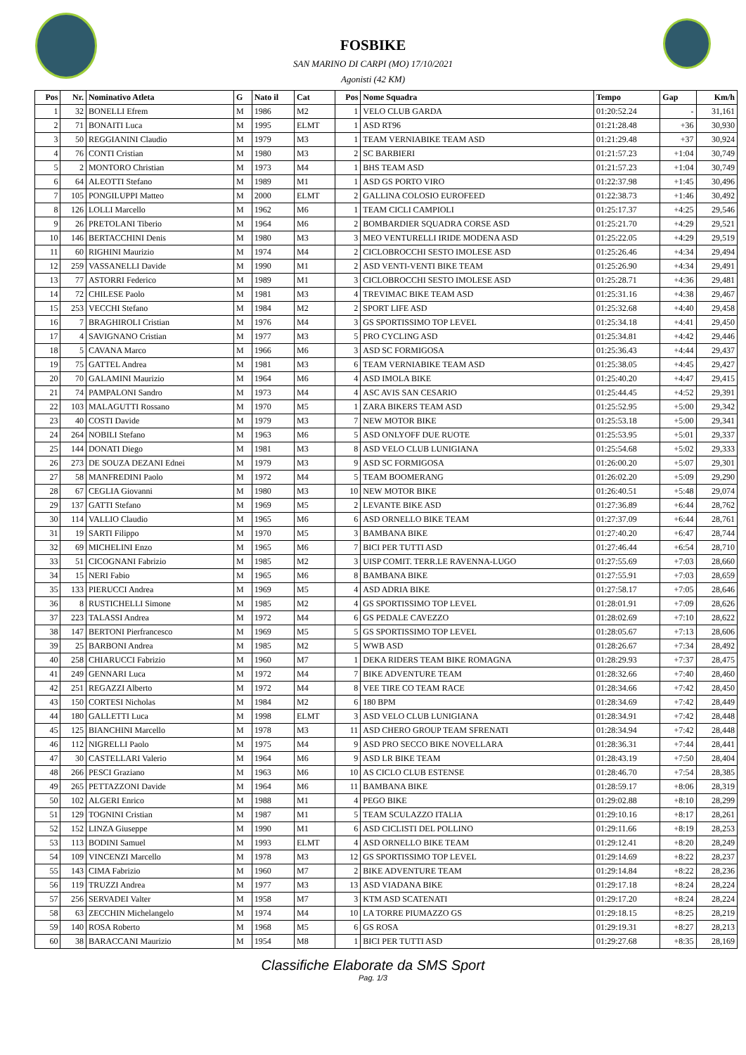FOSBIKE
SAN MARINO DI CARPI (MO) 17/10/2021
Agonisti (42 KM)
| Pos | Nr. | Nominativo Atleta | G | Nato il | Cat | Pos | Nome Squadra | Tempo | Gap | Km/h |
| --- | --- | --- | --- | --- | --- | --- | --- | --- | --- | --- |
| 1 | 32 | BONELLI Efrem | M | 1986 | M2 | 1 | VELO CLUB GARDA | 01:20:52.24 | - | 31,161 |
| 2 | 71 | BONAITI Luca | M | 1995 | ELMT | 1 | ASD RT96 | 01:21:28.48 | +36 | 30,930 |
| 3 | 50 | REGGIANINI Claudio | M | 1979 | M3 | 1 | TEAM VERNIABIKE TEAM ASD | 01:21:29.48 | +37 | 30,924 |
| 4 | 76 | CONTI Cristian | M | 1980 | M3 | 2 | SC BARBIERI | 01:21:57.23 | +1:04 | 30,749 |
| 5 | 2 | MONTORO Christian | M | 1973 | M4 | 1 | BHS TEAM ASD | 01:21:57.23 | +1:04 | 30,749 |
| 6 | 64 | ALEOTTI Stefano | M | 1989 | M1 | 1 | ASD GS PORTO VIRO | 01:22:37.98 | +1:45 | 30,496 |
| 7 | 105 | PONGILUPPI Matteo | M | 2000 | ELMT | 2 | GALLINA COLOSIO EUROFEED | 01:22:38.73 | +1:46 | 30,492 |
| 8 | 126 | LOLLI Marcello | M | 1962 | M6 | 1 | TEAM CICLI CAMPIOLI | 01:25:17.37 | +4:25 | 29,546 |
| 9 | 26 | PRETOLANI Tiberio | M | 1964 | M6 | 2 | BOMBARDIER SQUADRA CORSE ASD | 01:25:21.70 | +4:29 | 29,521 |
| 10 | 146 | BERTACCHINI Denis | M | 1980 | M3 | 3 | MEO VENTURELLI IRIDE MODENA ASD | 01:25:22.05 | +4:29 | 29,519 |
| 11 | 60 | RIGHINI Maurizio | M | 1974 | M4 | 2 | CICLOBROCCHI SESTO IMOLESE ASD | 01:25:26.46 | +4:34 | 29,494 |
| 12 | 259 | VASSANELLI Davide | M | 1990 | M1 | 2 | ASD VENTI-VENTI BIKE TEAM | 01:25:26.90 | +4:34 | 29,491 |
| 13 | 77 | ASTORRI Federico | M | 1989 | M1 | 3 | CICLOBROCCHI SESTO IMOLESE ASD | 01:25:28.71 | +4:36 | 29,481 |
| 14 | 72 | CHILESE Paolo | M | 1981 | M3 | 4 | TREVIMAC BIKE TEAM ASD | 01:25:31.16 | +4:38 | 29,467 |
| 15 | 253 | VECCHI Stefano | M | 1984 | M2 | 2 | SPORT LIFE ASD | 01:25:32.68 | +4:40 | 29,458 |
| 16 | 7 | BRAGHIROLI Cristian | M | 1976 | M4 | 3 | GS SPORTISSIMO TOP LEVEL | 01:25:34.18 | +4:41 | 29,450 |
| 17 | 4 | SAVIGNANO Cristian | M | 1977 | M3 | 5 | PRO CYCLING ASD | 01:25:34.81 | +4:42 | 29,446 |
| 18 | 5 | CAVANA Marco | M | 1966 | M6 | 3 | ASD SC FORMIGOSA | 01:25:36.43 | +4:44 | 29,437 |
| 19 | 75 | GATTEL Andrea | M | 1981 | M3 | 6 | TEAM VERNIABIKE TEAM ASD | 01:25:38.05 | +4:45 | 29,427 |
| 20 | 70 | GALAMINI Maurizio | M | 1964 | M6 | 4 | ASD IMOLA BIKE | 01:25:40.20 | +4:47 | 29,415 |
| 21 | 74 | PAMPALONI Sandro | M | 1973 | M4 | 4 | ASC AVIS SAN CESARIO | 01:25:44.45 | +4:52 | 29,391 |
| 22 | 103 | MALAGUTTI Rossano | M | 1970 | M5 | 1 | ZARA BIKERS TEAM ASD | 01:25:52.95 | +5:00 | 29,342 |
| 23 | 40 | COSTI Davide | M | 1979 | M3 | 7 | NEW MOTOR BIKE | 01:25:53.18 | +5:00 | 29,341 |
| 24 | 264 | NOBILI Stefano | M | 1963 | M6 | 5 | ASD ONLYOFF DUE RUOTE | 01:25:53.95 | +5:01 | 29,337 |
| 25 | 144 | DONATI Diego | M | 1981 | M3 | 8 | ASD VELO CLUB LUNIGIANA | 01:25:54.68 | +5:02 | 29,333 |
| 26 | 273 | DE SOUZA DEZANI Ednei | M | 1979 | M3 | 9 | ASD SC FORMIGOSA | 01:26:00.20 | +5:07 | 29,301 |
| 27 | 58 | MANFREDINI Paolo | M | 1972 | M4 | 5 | TEAM BOOMERANG | 01:26:02.20 | +5:09 | 29,290 |
| 28 | 67 | CEGLIA Giovanni | M | 1980 | M3 | 10 | NEW MOTOR BIKE | 01:26:40.51 | +5:48 | 29,074 |
| 29 | 137 | GATTI Stefano | M | 1969 | M5 | 2 | LEVANTE BIKE ASD | 01:27:36.89 | +6:44 | 28,762 |
| 30 | 114 | VALLIO Claudio | M | 1965 | M6 | 6 | ASD ORNELLO BIKE TEAM | 01:27:37.09 | +6:44 | 28,761 |
| 31 | 19 | SARTI Filippo | M | 1970 | M5 | 3 | BAMBANA BIKE | 01:27:40.20 | +6:47 | 28,744 |
| 32 | 69 | MICHELINI Enzo | M | 1965 | M6 | 7 | BICI PER TUTTI ASD | 01:27:46.44 | +6:54 | 28,710 |
| 33 | 51 | CICOGNANI Fabrizio | M | 1985 | M2 | 3 | UISP COMIT. TERR.LE RAVENNA-LUGO | 01:27:55.69 | +7:03 | 28,660 |
| 34 | 15 | NERI Fabio | M | 1965 | M6 | 8 | BAMBANA BIKE | 01:27:55.91 | +7:03 | 28,659 |
| 35 | 133 | PIERUCCI Andrea | M | 1969 | M5 | 4 | ASD ADRIA BIKE | 01:27:58.17 | +7:05 | 28,646 |
| 36 | 8 | RUSTICHELLI Simone | M | 1985 | M2 | 4 | GS SPORTISSIMO TOP LEVEL | 01:28:01.91 | +7:09 | 28,626 |
| 37 | 223 | TALASSI Andrea | M | 1972 | M4 | 6 | GS PEDALE CAVEZZO | 01:28:02.69 | +7:10 | 28,622 |
| 38 | 147 | BERTONI Pierfrancesco | M | 1969 | M5 | 5 | GS SPORTISSIMO TOP LEVEL | 01:28:05.67 | +7:13 | 28,606 |
| 39 | 25 | BARBONI Andrea | M | 1985 | M2 | 5 | WWB ASD | 01:28:26.67 | +7:34 | 28,492 |
| 40 | 258 | CHIARUCCI Fabrizio | M | 1960 | M7 | 1 | DEKA RIDERS TEAM BIKE ROMAGNA | 01:28:29.93 | +7:37 | 28,475 |
| 41 | 249 | GENNARI Luca | M | 1972 | M4 | 7 | BIKE ADVENTURE TEAM | 01:28:32.66 | +7:40 | 28,460 |
| 42 | 251 | REGAZZI Alberto | M | 1972 | M4 | 8 | VEE TIRE CO TEAM RACE | 01:28:34.66 | +7:42 | 28,450 |
| 43 | 150 | CORTESI Nicholas | M | 1984 | M2 | 6 | 180 BPM | 01:28:34.69 | +7:42 | 28,449 |
| 44 | 180 | GALLETTI Luca | M | 1998 | ELMT | 3 | ASD VELO CLUB LUNIGIANA | 01:28:34.91 | +7:42 | 28,448 |
| 45 | 125 | BIANCHINI Marcello | M | 1978 | M3 | 11 | ASD CHERO GROUP TEAM SFRENATI | 01:28:34.94 | +7:42 | 28,448 |
| 46 | 112 | NIGRELLI Paolo | M | 1975 | M4 | 9 | ASD PRO SECCO BIKE NOVELLARA | 01:28:36.31 | +7:44 | 28,441 |
| 47 | 30 | CASTELLARI Valerio | M | 1964 | M6 | 9 | ASD LR BIKE TEAM | 01:28:43.19 | +7:50 | 28,404 |
| 48 | 266 | PESCI Graziano | M | 1963 | M6 | 10 | AS CICLO CLUB ESTENSE | 01:28:46.70 | +7:54 | 28,385 |
| 49 | 265 | PETTAZZONI Davide | M | 1964 | M6 | 11 | BAMBANA BIKE | 01:28:59.17 | +8:06 | 28,319 |
| 50 | 102 | ALGERI Enrico | M | 1988 | M1 | 4 | PEGO BIKE | 01:29:02.88 | +8:10 | 28,299 |
| 51 | 129 | TOGNINI Cristian | M | 1987 | M1 | 5 | TEAM SCULAZZO ITALIA | 01:29:10.16 | +8:17 | 28,261 |
| 52 | 152 | LINZA Giuseppe | M | 1990 | M1 | 6 | ASD CICLISTI DEL POLLINO | 01:29:11.66 | +8:19 | 28,253 |
| 53 | 113 | BODINI Samuel | M | 1993 | ELMT | 4 | ASD ORNELLO BIKE TEAM | 01:29:12.41 | +8:20 | 28,249 |
| 54 | 109 | VINCENZI Marcello | M | 1978 | M3 | 12 | GS SPORTISSIMO TOP LEVEL | 01:29:14.69 | +8:22 | 28,237 |
| 55 | 143 | CIMA Fabrizio | M | 1960 | M7 | 2 | BIKE ADVENTURE TEAM | 01:29:14.84 | +8:22 | 28,236 |
| 56 | 119 | TRUZZI Andrea | M | 1977 | M3 | 13 | ASD VIADANA BIKE | 01:29:17.18 | +8:24 | 28,224 |
| 57 | 256 | SERVADEI Valter | M | 1958 | M7 | 3 | KTM ASD SCATENATI | 01:29:17.20 | +8:24 | 28,224 |
| 58 | 63 | ZECCHIN Michelangelo | M | 1974 | M4 | 10 | LA TORRE PIUMAZZO GS | 01:29:18.15 | +8:25 | 28,219 |
| 59 | 140 | ROSA Roberto | M | 1968 | M5 | 6 | GS ROSA | 01:29:19.31 | +8:27 | 28,213 |
| 60 | 38 | BARACCANI Maurizio | M | 1954 | M8 | 1 | BICI PER TUTTI ASD | 01:29:27.68 | +8:35 | 28,169 |
Classifiche Elaborate da SMS Sport
Pag. 1/3